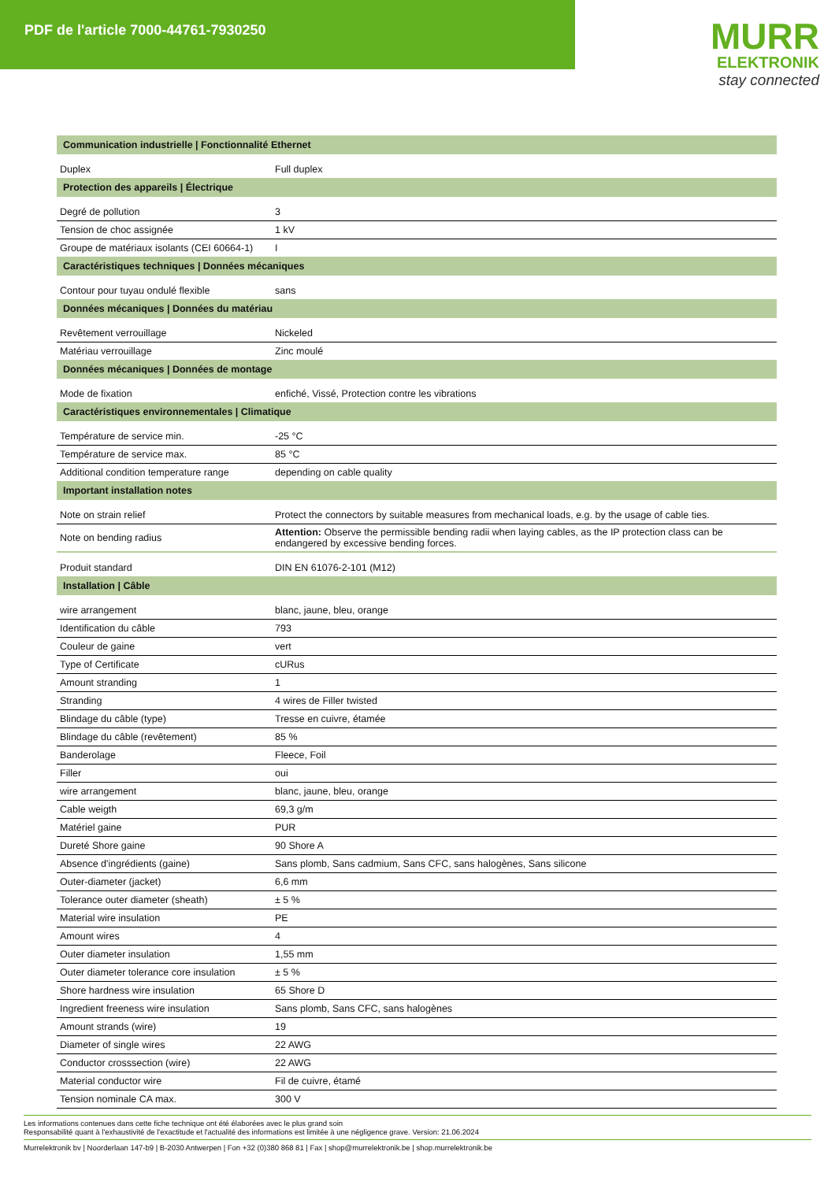PDF de l'article 7000-44761-7930250
MURR
ELEKTRONIK
stay connected
| Communication industrielle / Fonctionnalité Ethernet | |
| Duplex | Full duplex |
| Protection des appareils / Électrique | |
| Degré de pollution | 3 |
| Tension de choc assignée | 1 kV |
| Groupe de matériaux isolants (CEI 60664-1) | I |
| Caractéristiques techniques / Données mécaniques | |
| Contour pour tuyau ondulé flexible | sans |
| Données mécaniques / Données du matériau | |
| Revêtement verrouillage | Nickeled |
| Matériau verrouillage | Zinc moulé |
| Données mécaniques / Données de montage | |
| Mode de fixation | enfiché, Vissé, Protection contre les vibrations |
| Caractéristiques environnementales / Climatique | |
| Température de service min. | -25 °C |
| Température de service max. | 85 °C |
| Additional condition temperature range | depending on cable quality |
| Important installation notes | |
| Note on strain relief | Protect the connectors by suitable measures from mechanical loads, e.g. by the usage of cable ties. |
| Note on bending radius | Attention: Observe the permissible bending radii when laying cables, as the IP protection class can be endangered by excessive bending forces. |
| Produit standard | DIN EN 61076-2-101 (M12) |
| Installation / Câble | |
| wire arrangement | blanc, jaune, bleu, orange |
| Identification du câble | 793 |
| Couleur de gaine | vert |
| Type of Certificate | cURus |
| Amount stranding | 1 |
| Stranding | 4 wires de Filler twisted |
| Blindage du câble (type) | Tresse en cuivre, étamée |
| Blindage du câble (revêtement) | 85 % |
| Banderolage | Fleece, Foil |
| Filler | oui |
| wire arrangement | blanc, jaune, bleu, orange |
| Cable weigth | 69,3 g/m |
| Matériel gaine | PUR |
| Dureté Shore gaine | 90 Shore A |
| Absence d'ingrédients (gaine) | Sans plomb, Sans cadmium, Sans CFC, sans halogènes, Sans silicone |
| Outer-diameter (jacket) | 6,6 mm |
| Tolerance outer diameter (sheath) | ± 5 % |
| Material wire insulation | PE |
| Amount wires | 4 |
| Outer diameter insulation | 1,55 mm |
| Outer diameter tolerance core insulation | ± 5 % |
| Shore hardness wire insulation | 65 Shore D |
| Ingredient freeness wire insulation | Sans plomb, Sans CFC, sans halogènes |
| Amount strands (wire) | 19 |
| Diameter of single wires | 22 AWG |
| Conductor crosssection (wire) | 22 AWG |
| Material conductor wire | Fil de cuivre, étamé |
| Tension nominale CA max. | 300 V |
Les informations contenues dans cette fiche technique ont été élaborées avec le plus grand soin
Responsabilité quant à l'exhaustivité de l'exactitude et l'actualité des informations est limitée à une négligence grave. Version: 21.06.2024
Murrelektronik bv | Noorderlaan 147-b9 | B-2030 Antwerpen | Fon +32 (0)380 868 81 | Fax | shop@murrelektronik.be | shop.murrelektronik.be